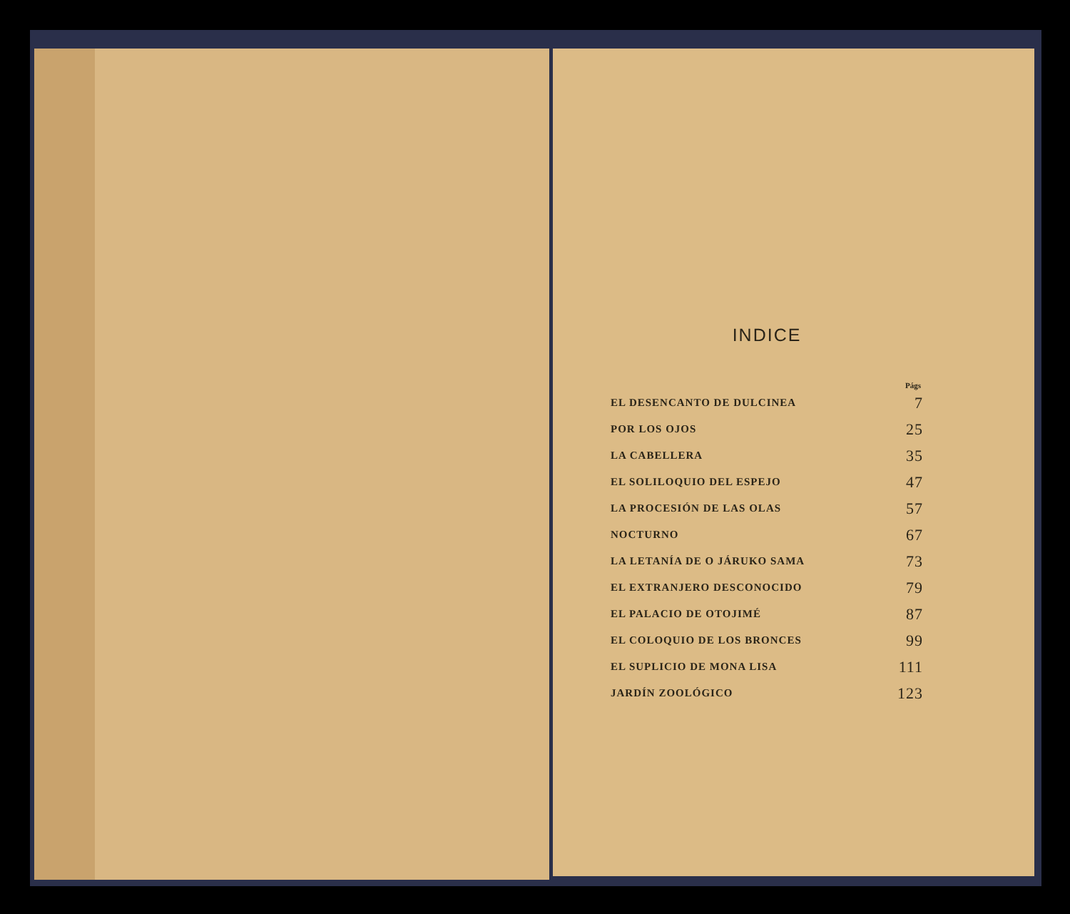INDICE
| | Págs |
| --- | --- |
| EL DESENCANTO DE DULCINEA | 7 |
| POR LOS OJOS | 25 |
| LA CABELLERA | 35 |
| EL SOLILOQUIO DEL ESPEJO | 47 |
| LA PROCESIÓN DE LAS OLAS | 57 |
| NOCTURNO | 67 |
| LA LETANÍA DE O JÁRUKO SAMA | 73 |
| EL EXTRANJERO DESCONOCIDO | 79 |
| EL PALACIO DE OTOJIMÉ | 87 |
| EL COLOQUIO DE LOS BRONCES | 99 |
| EL SUPLICIO DE MONA LISA | 111 |
| JARDÍN ZOOLÓGICO | 123 |